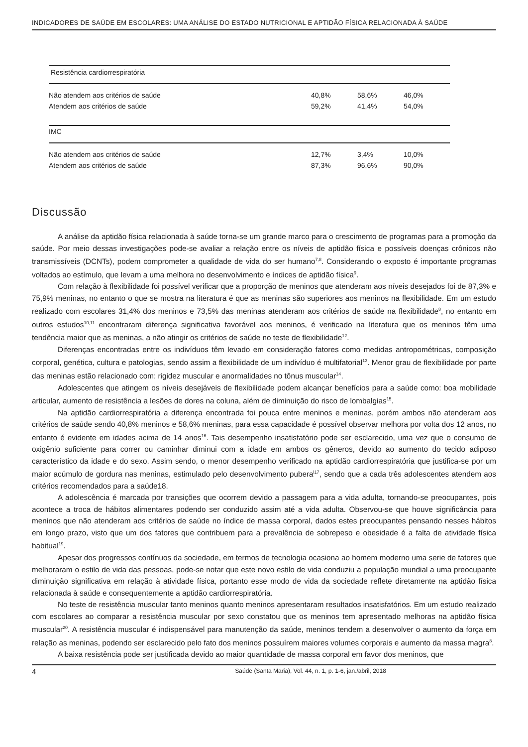INDICADORES DE SAÚDE EM ESCOLARES: UMA ANÁLISE DO ESTADO NUTRICIONAL E APTIDÃO FÍSICA RELACIONADA À SAÚDE
| Resistência cardiorrespiratória | | | |
| Não atendem aos critérios de saúde | 40,8% | 58,6% | 46,0% |
| Atendem aos critérios de saúde | 59,2% | 41,4% | 54,0% |
| IMC | | | |
| Não atendem aos critérios de saúde | 12,7% | 3,4% | 10,0% |
| Atendem aos critérios de saúde | 87,3% | 96,6% | 90,0% |
Discussão
A análise da aptidão física relacionada à saúde torna-se um grande marco para o crescimento de programas para a promoção da saúde. Por meio dessas investigações pode-se avaliar a relação entre os níveis de aptidão física e possíveis doenças crônicos não transmissíveis (DCNTs), podem comprometer a qualidade de vida do ser humano<sup>7,8</sup>. Considerando o exposto é importante programas voltados ao estímulo, que levam a uma melhora no desenvolvimento e índices de aptidão física<sup>9</sup>.
Com relação à flexibilidade foi possível verificar que a proporção de meninos que atenderam aos níveis desejados foi de 87,3% e 75,9% meninas, no entanto o que se mostra na literatura é que as meninas são superiores aos meninos na flexibilidade. Em um estudo realizado com escolares 31,4% dos meninos e 73,5% das meninas atenderam aos critérios de saúde na flexibilidade<sup>8</sup>, no entanto em outros estudos<sup>10,11</sup> encontraram diferença significativa favorável aos meninos, é verificado na literatura que os meninos têm uma tendência maior que as meninas, a não atingir os critérios de saúde no teste de flexibilidade<sup>12</sup>.
Diferenças encontradas entre os indivíduos têm levado em consideração fatores como medidas antropométricas, composição corporal, genética, cultura e patologias, sendo assim a flexibilidade de um indivíduo é multifatorial<sup>13</sup>. Menor grau de flexibilidade por parte das meninas estão relacionado com: rigidez muscular e anormalidades no tônus muscular<sup>14</sup>.
Adolescentes que atingem os níveis desejáveis de flexibilidade podem alcançar benefícios para a saúde como: boa mobilidade articular, aumento de resistência a lesões de dores na coluna, além de diminuição do risco de lombalgias<sup>15</sup>.
Na aptidão cardiorrespiratória a diferença encontrada foi pouca entre meninos e meninas, porém ambos não atenderam aos critérios de saúde sendo 40,8% meninos e 58,6% meninas, para essa capacidade é possível observar melhora por volta dos 12 anos, no entanto é evidente em idades acima de 14 anos<sup>16</sup>. Tais desempenho insatisfatório pode ser esclarecido, uma vez que o consumo de oxigênio suficiente para correr ou caminhar diminui com a idade em ambos os gêneros, devido ao aumento do tecido adiposo característico da idade e do sexo. Assim sendo, o menor desempenho verificado na aptidão cardiorrespiratória que justifica-se por um maior acúmulo de gordura nas meninas, estimulado pelo desenvolvimento pubera<sup>l17</sup>, sendo que a cada três adolescentes atendem aos critérios recomendados para a saúde18.
A adolescência é marcada por transições que ocorrem devido a passagem para a vida adulta, tornando-se preocupantes, pois acontece a troca de hábitos alimentares podendo ser conduzido assim até a vida adulta. Observou-se que houve significância para meninos que não atenderam aos critérios de saúde no índice de massa corporal, dados estes preocupantes pensando nesses hábitos em longo prazo, visto que um dos fatores que contribuem para a prevalência de sobrepeso e obesidade é a falta de atividade física habitual<sup>19</sup>.
Apesar dos progressos contínuos da sociedade, em termos de tecnologia ocasiona ao homem moderno uma serie de fatores que melhoraram o estilo de vida das pessoas, pode-se notar que este novo estilo de vida conduziu a população mundial a uma preocupante diminuição significativa em relação à atividade física, portanto esse modo de vida da sociedade reflete diretamente na aptidão física relacionada à saúde e consequentemente a aptidão cardiorrespiratória.
No teste de resistência muscular tanto meninos quanto meninos apresentaram resultados insatisfatórios. Em um estudo realizado com escolares ao comparar a resistência muscular por sexo constatou que os meninos tem apresentado melhoras na aptidão física muscular<sup>20</sup>. A resistência muscular é indispensável para manutenção da saúde, meninos tendem a desenvolver o aumento da força em relação as meninas, podendo ser esclarecido pelo fato dos meninos possuírem maiores volumes corporais e aumento da massa magra<sup>8</sup>.
A baixa resistência pode ser justificada devido ao maior quantidade de massa corporal em favor dos meninos, que
4 Saúde (Santa Maria), Vol. 44, n. 1, p. 1-6, jan./abril, 2018